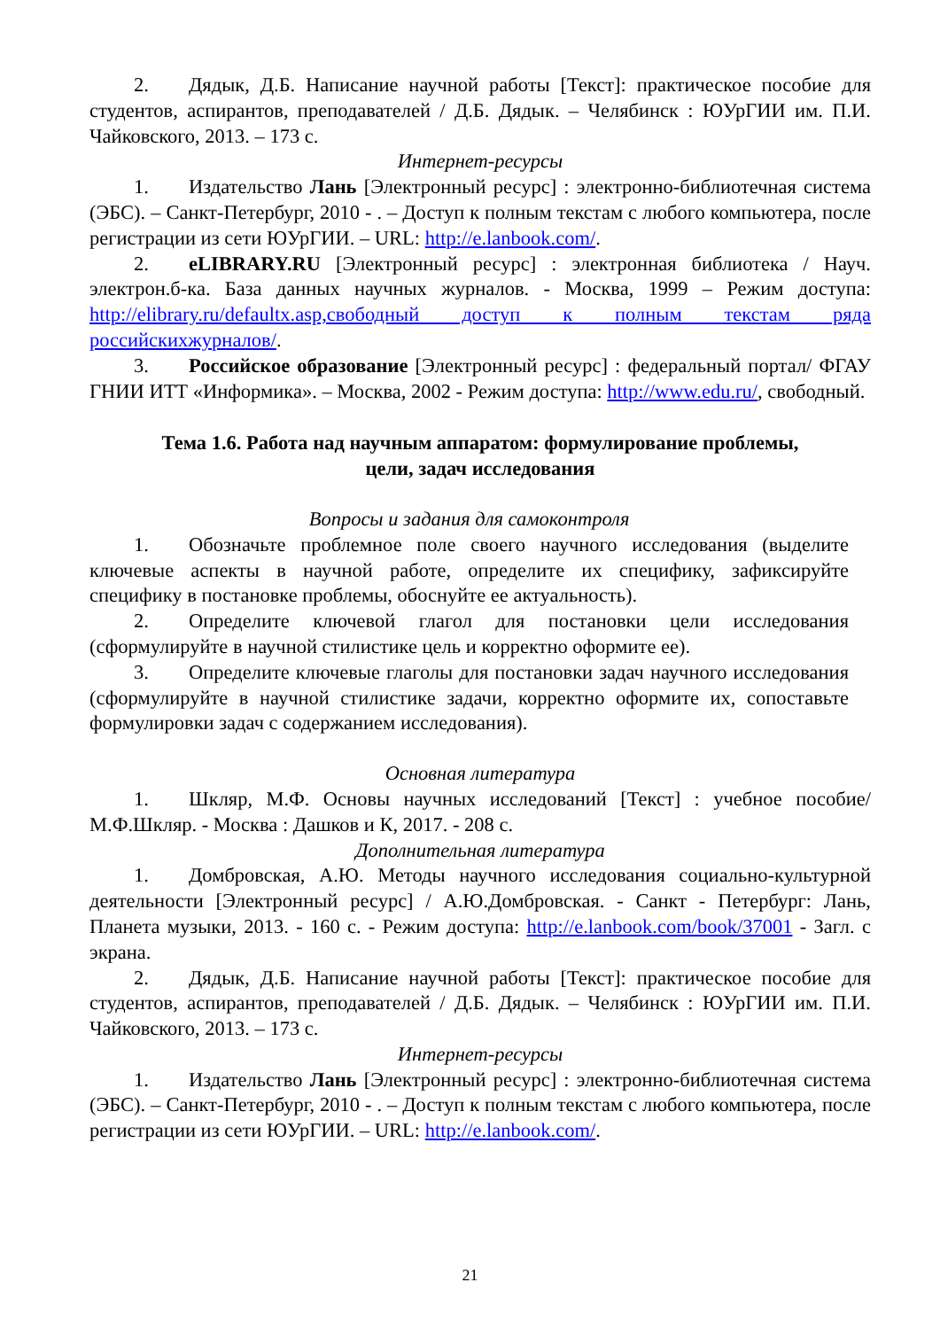2. Дядык, Д.Б. Написание научной работы [Текст]: практическое пособие для студентов, аспирантов, преподавателей / Д.Б. Дядык. – Челябинск : ЮУрГИИ им. П.И. Чайковского, 2013. – 173 с.
Интернет-ресурсы
1. Издательство Лань [Электронный ресурс] : электронно-библиотечная система (ЭБС). – Санкт-Петербург, 2010 - . – Доступ к полным текстам с любого компьютера, после регистрации из сети ЮУрГИИ. – URL: http://e.lanbook.com/.
2. eLIBRARY.RU [Электронный ресурс] : электронная библиотека / Науч. электрон.б-ка. База данных научных журналов. - Москва, 1999 – Режим доступа: http://elibrary.ru/defaultx.asp,свободный доступ к полным текстам ряда российскихжурналов/.
3. Российское образование [Электронный ресурс] : федеральный портал/ ФГАУ ГНИИ ИТТ «Информика». – Москва, 2002 - Режим доступа: http://www.edu.ru/, свободный.
Тема 1.6. Работа над научным аппаратом: формулирование проблемы,
цели, задач исследования
Вопросы и задания для самоконтроля
1. Обозначьте проблемное поле своего научного исследования (выделите ключевые аспекты в научной работе, определите их специфику, зафиксируйте специфику в постановке проблемы, обоснуйте ее актуальность).
2. Определите ключевой глагол для постановки цели исследования (сформулируйте в научной стилистике цель и корректно оформите ее).
3. Определите ключевые глаголы для постановки задач научного исследования (сформулируйте в научной стилистике задачи, корректно оформите их, сопоставьте формулировки задач с содержанием исследования).
Основная литература
1. Шкляр, М.Ф. Основы научных исследований [Текст] : учебное пособие/ М.Ф.Шкляр. - Москва : Дашков и К, 2017. - 208 с.
Дополнительная литература
1. Домбровская, А.Ю. Методы научного исследования социально-культурной деятельности [Электронный ресурс] / А.Ю.Домбровская. - Санкт - Петербург: Лань, Планета музыки, 2013. - 160 с. - Режим доступа: http://e.lanbook.com/book/37001 - Загл. с экрана.
2. Дядык, Д.Б. Написание научной работы [Текст]: практическое пособие для студентов, аспирантов, преподавателей / Д.Б. Дядык. – Челябинск : ЮУрГИИ им. П.И. Чайковского, 2013. – 173 с.
Интернет-ресурсы
1. Издательство Лань [Электронный ресурс] : электронно-библиотечная система (ЭБС). – Санкт-Петербург, 2010 - . – Доступ к полным текстам с любого компьютера, после регистрации из сети ЮУрГИИ. – URL: http://e.lanbook.com/.
21